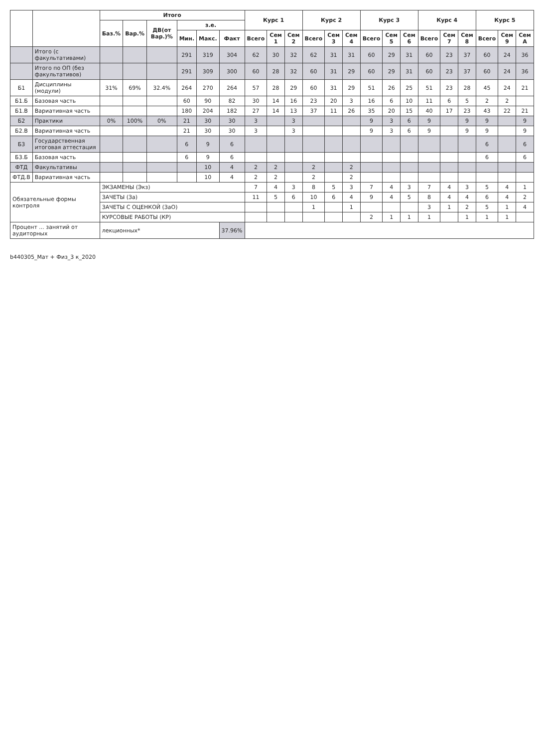| | | Итого | | | | | | Курс 1 | | | Курс 2 | | | Курс 3 | | | Курс 4 | | | Курс 5 | | |
| --- | --- | --- | --- | --- | --- | --- | --- | --- | --- | --- | --- | --- | --- | --- | --- | --- | --- | --- | --- | --- | --- | --- |
| | | Баз.% | Вар.% | ДВ(от Вар.)% | з.е. | | | | | | | | | | | | | | | | | |
| | | | | | Мин. | Макс. | Факт | Всего | Сем 1 | Сем 2 | Всего | Сем 3 | Сем 4 | Всего | Сем 5 | Сем 6 | Всего | Сем 7 | Сем 8 | Всего | Сем 9 | Сем А |
| | Итого (с факультативами) | | | | 291 | 319 | 304 | 62 | 30 | 32 | 62 | 31 | 31 | 60 | 29 | 31 | 60 | 23 | 37 | 60 | 24 | 36 |
| | Итого по ОП (без факультативов) | | | | 291 | 309 | 300 | 60 | 28 | 32 | 60 | 31 | 29 | 60 | 29 | 31 | 60 | 23 | 37 | 60 | 24 | 36 |
| Б1 | Дисциплины (модули) | 31% | 69% | 32.4% | 264 | 270 | 264 | 57 | 28 | 29 | 60 | 31 | 29 | 51 | 26 | 25 | 51 | 23 | 28 | 45 | 24 | 21 |
| Б1.Б | Базовая часть | | | | 60 | 90 | 82 | 30 | 14 | 16 | 23 | 20 | 3 | 16 | 6 | 10 | 11 | 6 | 5 | 2 | 2 | |
| Б1.В | Вариативная часть | | | | 180 | 204 | 182 | 27 | 14 | 13 | 37 | 11 | 26 | 35 | 20 | 15 | 40 | 17 | 23 | 43 | 22 | 21 |
| Б2 | Практики | 0% | 100% | 0% | 21 | 30 | 30 | 3 | | 3 | | | | 9 | 3 | 6 | 9 | | 9 | 9 | | 9 |
| Б2.В | Вариативная часть | | | | 21 | 30 | 30 | 3 | | 3 | | | | 9 | 3 | 6 | 9 | | 9 | 9 | | 9 |
| Б3 | Государственная итоговая аттестация | | | | 6 | 9 | 6 | | | | | | | | | | | | | 6 | | 6 |
| Б3.Б | Базовая часть | | | | 6 | 9 | 6 | | | | | | | | | | | | | 6 | | 6 |
| ФТД | Факультативы | | | | | 10 | 4 | 2 | 2 | | 2 | | 2 | | | | | | | | | |
| ФТД.В | Вариативная часть | | | | | 10 | 4 | 2 | 2 | | 2 | | 2 | | | | | | | | | |
| Обязательные формы контроля | | ЭКЗАМЕНЫ (Экз) | | | | | | 7 | 4 | 3 | 8 | 5 | 3 | 7 | 4 | 3 | 7 | 4 | 3 | 5 | 4 | 1 |
| | | ЗАЧЕТЫ (За) | | | | | | 11 | 5 | 6 | 10 | 6 | 4 | 9 | 4 | 5 | 8 | 4 | 4 | 6 | 4 | 2 |
| | | ЗАЧЕТЫ С ОЦЕНКОЙ (ЗаО) | | | | | | | | | 1 | | 1 | | | | 3 | 1 | 2 | 5 | 1 | 4 |
| | | КУРСОВЫЕ РАБОТЫ (КР) | | | | | | | | | | | | 2 | 1 | 1 | 1 | | 1 | 1 | 1 | |
| Процент ... занятий от аудиторных | | лекционных* | | | | | 37.96% | | | | | | | | | | | | | | | |
b440305_Мат + Физ_3 к_2020